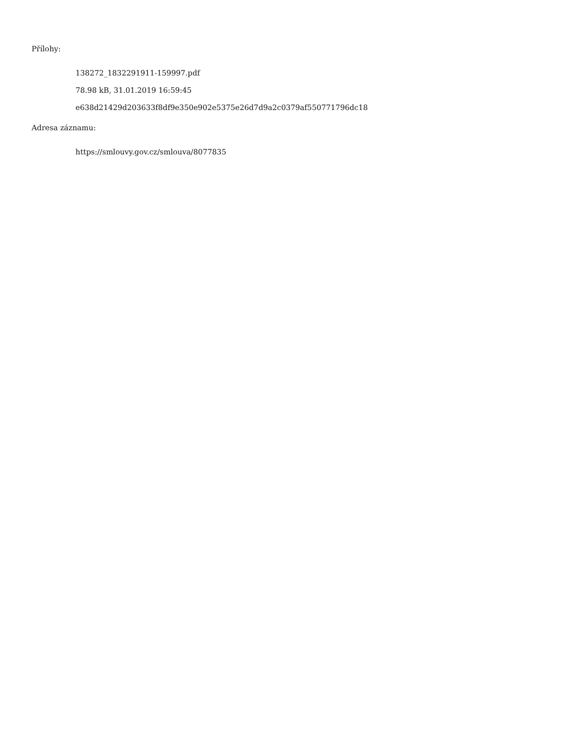Přílohy:
138272_1832291911-159997.pdf
78.98 kB, 31.01.2019 16:59:45
e638d21429d203633f8df9e350e902e5375e26d7d9a2c0379af550771796dc18
Adresa záznamu:
https://smlouvy.gov.cz/smlouva/8077835